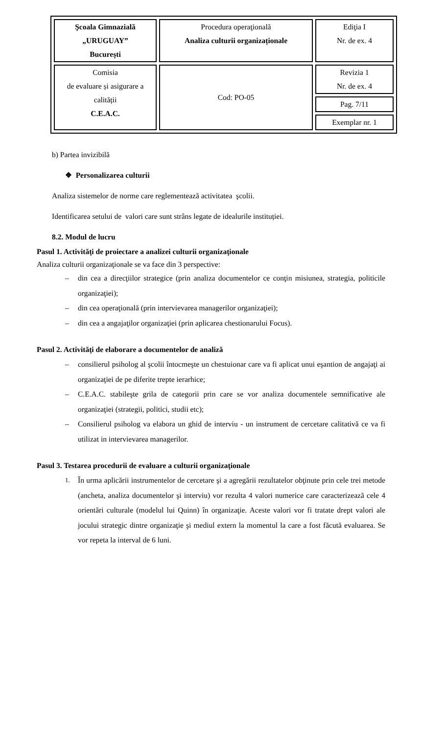| Şcoala Gimnazială „URUGUAY” Bucureşti | Procedura operaţională Analiza culturii organizaționale | Ediţia I Nr. de ex. 4 |
| Comisia de evaluare și asigurare a calității C.E.A.C. | Cod: PO-05 | Revizia 1 Nr. de ex. 4 |
| | | Pag. 7/11 |
| | | Exemplar nr. 1 |
b) Partea invizibilă
❖ Personalizarea culturii
Analiza sistemelor de norme care reglementează activitatea şcolii.
Identificarea setului de valori care sunt strâns legate de idealurile instituției.
8.2. Modul de lucru
Pasul 1. Activităţi de proiectare a analizei culturii organizaţionale
Analiza culturii organizaţionale se va face din 3 perspective:
– din cea a direcţiilor strategice (prin analiza documentelor ce conţin misiunea, strategia, politicile organizaţiei);
– din cea operaţională (prin intervievarea managerilor organizaţiei);
– din cea a angajaţilor organizaţiei (prin aplicarea chestionarului Focus).
Pasul 2. Activităţi de elaborare a documentelor de analiză
– consilierul psiholog al şcolii întocmeşte un chestuionar care va fi aplicat unui eşantion de angajaţi ai organizaţiei de pe diferite trepte ierarhice;
– C.E.A.C. stabileşte grila de categorii prin care se vor analiza documentele semnificative ale organizaţiei (strategii, politici, studii etc);
– Consilierul psiholog va elabora un ghid de interviu - un instrument de cercetare calitativă ce va fi utilizat in intervievarea managerilor.
Pasul 3. Testarea procedurii de evaluare a culturii organizaţionale
1. În urma aplicării instrumentelor de cercetare şi a agregării rezultatelor obţinute prin cele trei metode (ancheta, analiza documentelor şi interviu) vor rezulta 4 valori numerice care caracterizează cele 4 orientări culturale (modelul lui Quinn) în organizaţie. Aceste valori vor fi tratate drept valori ale jocului strategic dintre organizaţie şi mediul extern la momentul la care a fost făcută evaluarea. Se vor repeta la interval de 6 luni.